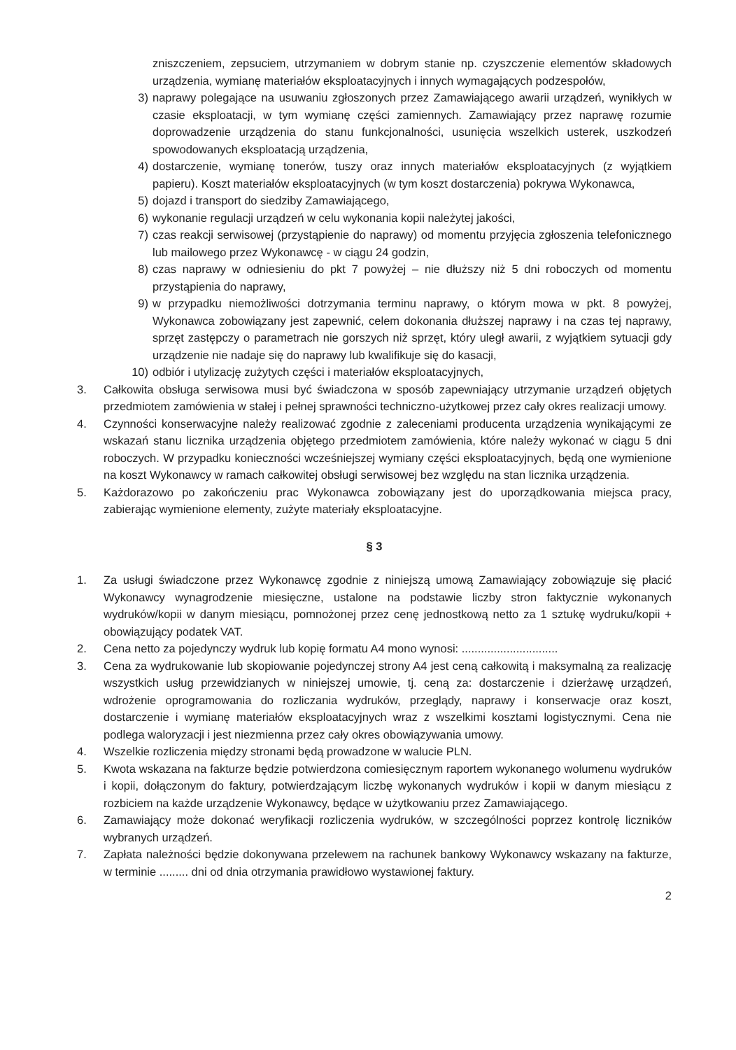zniszczeniem, zepsuciem, utrzymaniem w dobrym stanie np. czyszczenie elementów składowych urządzenia, wymianę materiałów eksploatacyjnych i innych wymagających podzespołów,
3) naprawy polegające na usuwaniu zgłoszonych przez Zamawiającego awarii urządzeń, wynikłych w czasie eksploatacji, w tym wymianę części zamiennych. Zamawiający przez naprawę rozumie doprowadzenie urządzenia do stanu funkcjonalności, usunięcia wszelkich usterek, uszkodzeń spowodowanych eksploatacją urządzenia,
4) dostarczenie, wymianę tonerów, tuszy oraz innych materiałów eksploatacyjnych (z wyjątkiem papieru). Koszt materiałów eksploatacyjnych (w tym koszt dostarczenia) pokrywa Wykonawca,
5) dojazd i transport do siedziby Zamawiającego,
6) wykonanie regulacji urządzeń w celu wykonania kopii należytej jakości,
7) czas reakcji serwisowej (przystąpienie do naprawy) od momentu przyjęcia zgłoszenia telefonicznego lub mailowego przez Wykonawcę - w ciągu 24 godzin,
8) czas naprawy w odniesieniu do pkt 7 powyżej – nie dłuższy niż 5 dni roboczych od momentu przystąpienia do naprawy,
9) w przypadku niemożliwości dotrzymania terminu naprawy, o którym mowa w pkt. 8 powyżej, Wykonawca zobowiązany jest zapewnić, celem dokonania dłuższej naprawy i na czas tej naprawy, sprzęt zastępczy o parametrach nie gorszych niż sprzęt, który uległ awarii, z wyjątkiem sytuacji gdy urządzenie nie nadaje się do naprawy lub kwalifikuje się do kasacji,
10) odbiór i utylizację zużytych części i materiałów eksploatacyjnych,
3. Całkowita obsługa serwisowa musi być świadczona w sposób zapewniający utrzymanie urządzeń objętych przedmiotem zamówienia w stałej i pełnej sprawności techniczno-użytkowej przez cały okres realizacji umowy.
4. Czynności konserwacyjne należy realizować zgodnie z zaleceniami producenta urządzenia wynikającymi ze wskazań stanu licznika urządzenia objętego przedmiotem zamówienia, które należy wykonać w ciągu 5 dni roboczych. W przypadku konieczności wcześniejszej wymiany części eksploatacyjnych, będą one wymienione na koszt Wykonawcy w ramach całkowitej obsługi serwisowej bez względu na stan licznika urządzenia.
5. Każdorazowo po zakończeniu prac Wykonawca zobowiązany jest do uporządkowania miejsca pracy, zabierając wymienione elementy, zużyte materiały eksploatacyjne.
§ 3
1. Za usługi świadczone przez Wykonawcę zgodnie z niniejszą umową Zamawiający zobowiązuje się płacić Wykonawcy wynagrodzenie miesięczne, ustalone na podstawie liczby stron faktycznie wykonanych wydruków/kopii w danym miesiącu, pomnożonej przez cenę jednostkową netto za 1 sztukę wydruku/kopii + obowiązujący podatek VAT.
2. Cena netto za pojedynczy wydruk lub kopię formatu A4 mono wynosi: ..............................
3. Cena za wydrukowanie lub skopiowanie pojedynczej strony A4 jest ceną całkowitą i maksymalną za realizację wszystkich usług przewidzianych w niniejszej umowie, tj. ceną za: dostarczenie i dzierżawę urządzeń, wdrożenie oprogramowania do rozliczania wydruków, przeglądy, naprawy i konserwacje oraz koszt, dostarczenie i wymianę materiałów eksploatacyjnych wraz z wszelkimi kosztami logistycznymi. Cena nie podlega waloryzacji i jest niezmienna przez cały okres obowiązywania umowy.
4. Wszelkie rozliczenia między stronami będą prowadzone w walucie PLN.
5. Kwota wskazana na fakturze będzie potwierdzona comiesięcznym raportem wykonanego wolumenu wydruków i kopii, dołączonym do faktury, potwierdzającym liczbę wykonanych wydruków i kopii w danym miesiącu z rozbiciem na każde urządzenie Wykonawcy, będące w użytkowaniu przez Zamawiającego.
6. Zamawiający może dokonać weryfikacji rozliczenia wydruków, w szczególności poprzez kontrolę liczników wybranych urządzeń.
7. Zapłata należności będzie dokonywana przelewem na rachunek bankowy Wykonawcy wskazany na fakturze, w terminie ......... dni od dnia otrzymania prawidłowo wystawionej faktury.
2